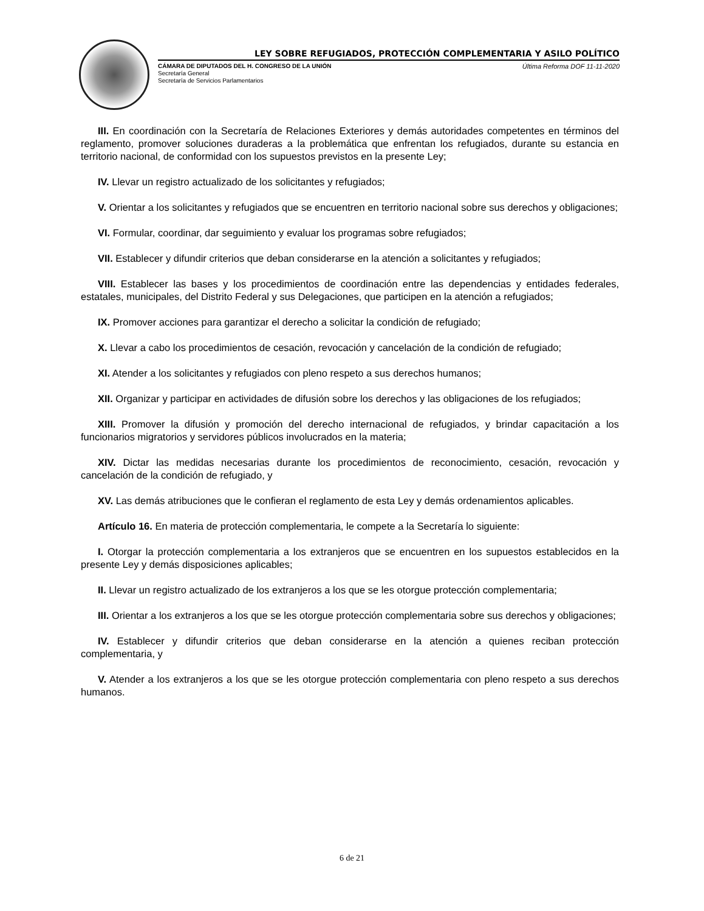LEY SOBRE REFUGIADOS, PROTECCIÓN COMPLEMENTARIA Y ASILO POLÍTICO
CÁMARA DE DIPUTADOS DEL H. CONGRESO DE LA UNIÓN
Secretaría General
Secretaría de Servicios Parlamentarios
Última Reforma DOF 11-11-2020
III. En coordinación con la Secretaría de Relaciones Exteriores y demás autoridades competentes en términos del reglamento, promover soluciones duraderas a la problemática que enfrentan los refugiados, durante su estancia en territorio nacional, de conformidad con los supuestos previstos en la presente Ley;
IV. Llevar un registro actualizado de los solicitantes y refugiados;
V. Orientar a los solicitantes y refugiados que se encuentren en territorio nacional sobre sus derechos y obligaciones;
VI. Formular, coordinar, dar seguimiento y evaluar los programas sobre refugiados;
VII. Establecer y difundir criterios que deban considerarse en la atención a solicitantes y refugiados;
VIII. Establecer las bases y los procedimientos de coordinación entre las dependencias y entidades federales, estatales, municipales, del Distrito Federal y sus Delegaciones, que participen en la atención a refugiados;
IX. Promover acciones para garantizar el derecho a solicitar la condición de refugiado;
X. Llevar a cabo los procedimientos de cesación, revocación y cancelación de la condición de refugiado;
XI. Atender a los solicitantes y refugiados con pleno respeto a sus derechos humanos;
XII. Organizar y participar en actividades de difusión sobre los derechos y las obligaciones de los refugiados;
XIII. Promover la difusión y promoción del derecho internacional de refugiados, y brindar capacitación a los funcionarios migratorios y servidores públicos involucrados en la materia;
XIV. Dictar las medidas necesarias durante los procedimientos de reconocimiento, cesación, revocación y cancelación de la condición de refugiado, y
XV. Las demás atribuciones que le confieran el reglamento de esta Ley y demás ordenamientos aplicables.
Artículo 16. En materia de protección complementaria, le compete a la Secretaría lo siguiente:
I. Otorgar la protección complementaria a los extranjeros que se encuentren en los supuestos establecidos en la presente Ley y demás disposiciones aplicables;
II. Llevar un registro actualizado de los extranjeros a los que se les otorgue protección complementaria;
III. Orientar a los extranjeros a los que se les otorgue protección complementaria sobre sus derechos y obligaciones;
IV. Establecer y difundir criterios que deban considerarse en la atención a quienes reciban protección complementaria, y
V. Atender a los extranjeros a los que se les otorgue protección complementaria con pleno respeto a sus derechos humanos.
6 de 21